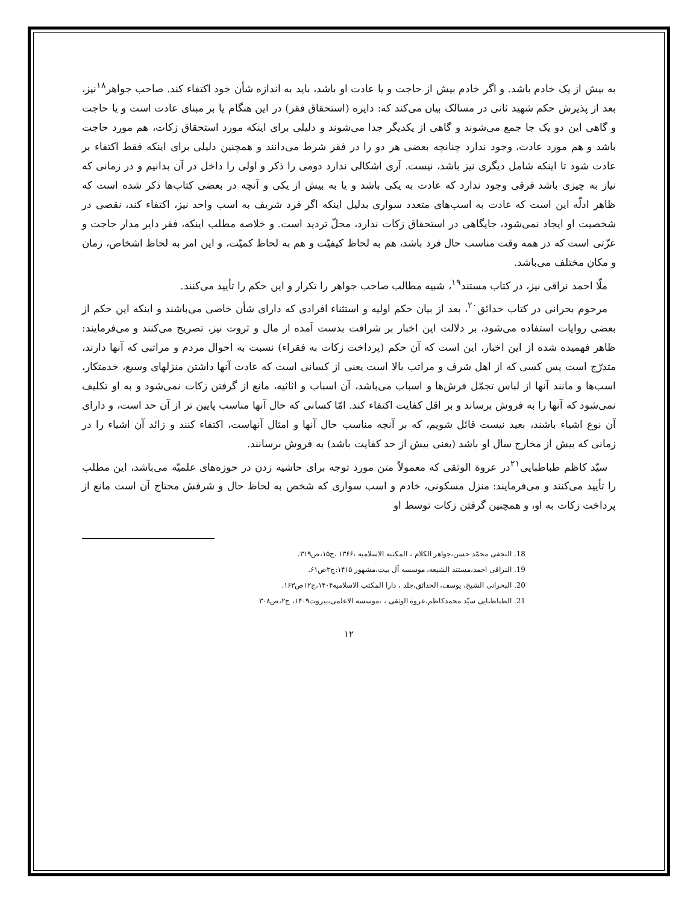به بیش از یک خادم باشد. و اگر خادم بیش از حاجت و یا عادت او باشد، باید به اندازه شأن خود اکتفاء کند. صاحب جواهر<sup>۱۸</sup>نیز، بعد از پذیرش حکم شهید ثانی در مسالک بیان می‌کند که: دایره (استحقاق فقر) در این هنگام یا بر مبنای عادت است و یا حاجت و گاهی این دو یک جا جمع می‌شوند و گاهی از یکدیگر جدا می‌شوند و دلیلی برای اینکه مورد استحقاق زکات، هم مورد حاجت باشد و هم مورد عادت، وجود ندارد چنانچه بعضی هر دو را در فقر شرط می‌دانند و همچنین دلیلی برای اینکه فقط اکتفاء بر عادت شود تا اینکه شامل دیگری نیز باشد، نیست. آری اشکالی ندارد دومی را ذکر و اولی را داخل در آن بدانیم و در زمانی که نیاز به چیزی باشد فرقی وجود ندارد که عادت به یکی باشد و یا به بیش از یکی و آنچه در بعضی کتاب‌ها ذکر شده است که ظاهر ادلّه این است که عادت به اسب‌های متعدد سواری بدلیل اینکه اگر فرد شریف به اسب واحد نیز، اکتفاء کند، نقصی در شخصیت او ایجاد نمی‌شود، جایگاهی در استحقاق زکات ندارد، محلّ تردید است. و خلاصه مطلب اینکه، فقر دایر مدار حاجت و عزّتی است که در همه وقت مناسب حال فرد باشد، هم به لحاظ کیفیّت و هم به لحاظ کمیّت، و این امر به لحاظ اشخاص، زمان و مکان مختلف می‌باشد.
ملّا احمد نراقی نیز، در کتاب مستند<sup>۱۹</sup>، شبیه مطالب صاحب جواهر را تکرار و این حکم را تأیید می‌کنند.
مرحوم بحرانی در کتاب حدائق<sup>۲۰</sup>، بعد از بیان حکم اولیه و استثناء افرادی که دارای شأن خاصی می‌باشند و اینکه این حکم از بعضی روایات استفاده می‌شود، بر دلالت این اخبار بر شرافت بدست آمده از مال و ثروت نیز، تصریح می‌کنند و می‌فرمایند: ظاهر فهمیده شده از این اخبار، این است که آن حکم (پرداخت زکات به فقراء) نسبت به احوال مردم و مراتبی که آنها دارند، متدرّج است پس کسی که از اهل شرف و مراتب بالا است یعنی از کسانی است که عادت آنها داشتن منزلهای وسیع، خدمتکار، اسب‌ها و مانند آنها از لباس تجمّل فرش‌ها و اسباب می‌باشد، آن اسباب و اثاثیه، مانع از گرفتن زکات نمی‌شود و به او تکلیف نمی‌شود که آنها را به فروش برساند و بر اقل کفایت اکتفاء کند. امّا کسانی که حال آنها مناسب پایین تر از آن حد است، و دارای آن نوع اشیاء باشند، بعید نیست قائل شویم، که بر آنچه مناسب حال آنها و امثال آنهاست، اکتفاء کنند و زائد آن اشیاء را در زمانی که بیش از مخارج سال او باشد (یعنی بیش از حد کفایت باشد) به فروش برسانند.
سیّد کاظم طباطبایی<sup>۲۱</sup>در عروة الوثقی که معمولاً متن مورد توجه برای حاشیه زدن در حوزه‌های علمیّه می‌باشد، این مطلب را تأیید می‌کنند و می‌فرمایند: منزل مسکونی، خادم و اسب سواری که شخص به لحاظ حال و شرفش محتاج آن است مانع از پرداخت زکات به او، و همچنین گرفتن زکات توسط او
18. النجفی محمّد حسن،جواهر الکلام ، المکتبه الاسلامیه ،۱۳۶۶ ،ج۱۵،ص۳۱۹.
19. النراقی احمد،مستند الشیعه، موسسه آل بیت،مشهور ۱۴۱۵:ج۲ص۶۱.
20. البحرانی الشیخ، یوسف، الحدائق،جلد ، دارا المکتب الاسلامیه۱۴۰۴،ج۱۲ص۱۶۳.
21. الطباطبایی سیّد محمدکاظم،عروة الوثقی ، ،موسسه الاعلمی،بیروت۱۴۰۹، ج۲،ص۳۰۸
۱۲